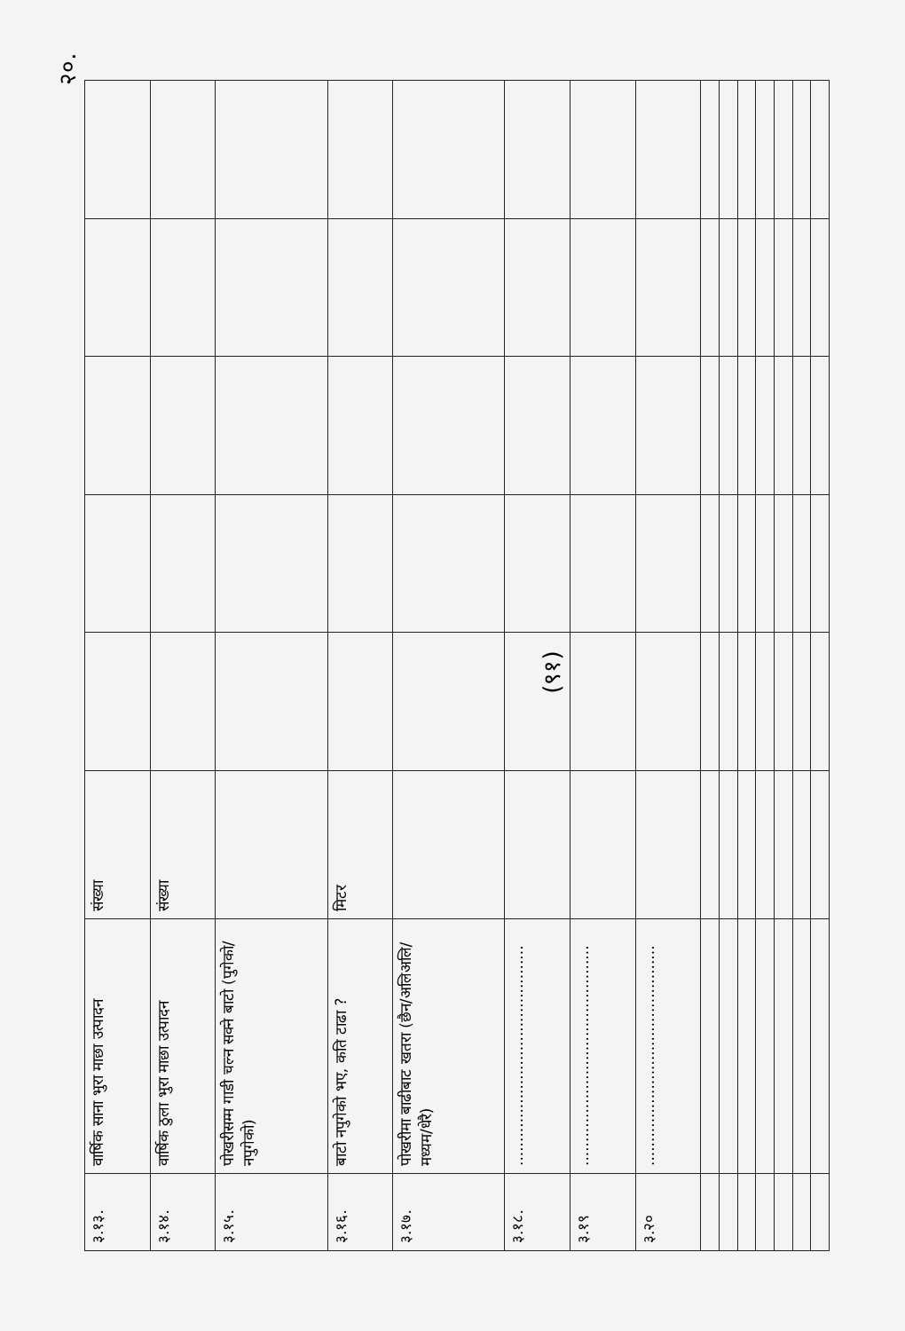२०.
| ३.१३. | वार्षिक साना भुरा माछा उत्पादन | संख्या | | | | | |
| ३.१४. | वार्षिक ठुला भुरा माछा उत्पादन | संख्या | | | | | |
| ३.१५. | पोखरीसम्म गाडी चल्न सक्ने बाटो (पुगेको/नपुगेको) | | | | | | |
| ३.१६. | बाटो नपुगेको भए, कति टाढा ? | मिटर | | | | | |
| ३.१७. | पोखरीमा बाढीबाट खतरा (छैन/अलिअलि/मध्यम/धेरै) | | | | | | |
| ३.१८. | .............................................. | | | | | | |
| ३.१९ | .............................................. | | | | | | |
| ३.२० | .............................................. | | | | | | |
(९१)